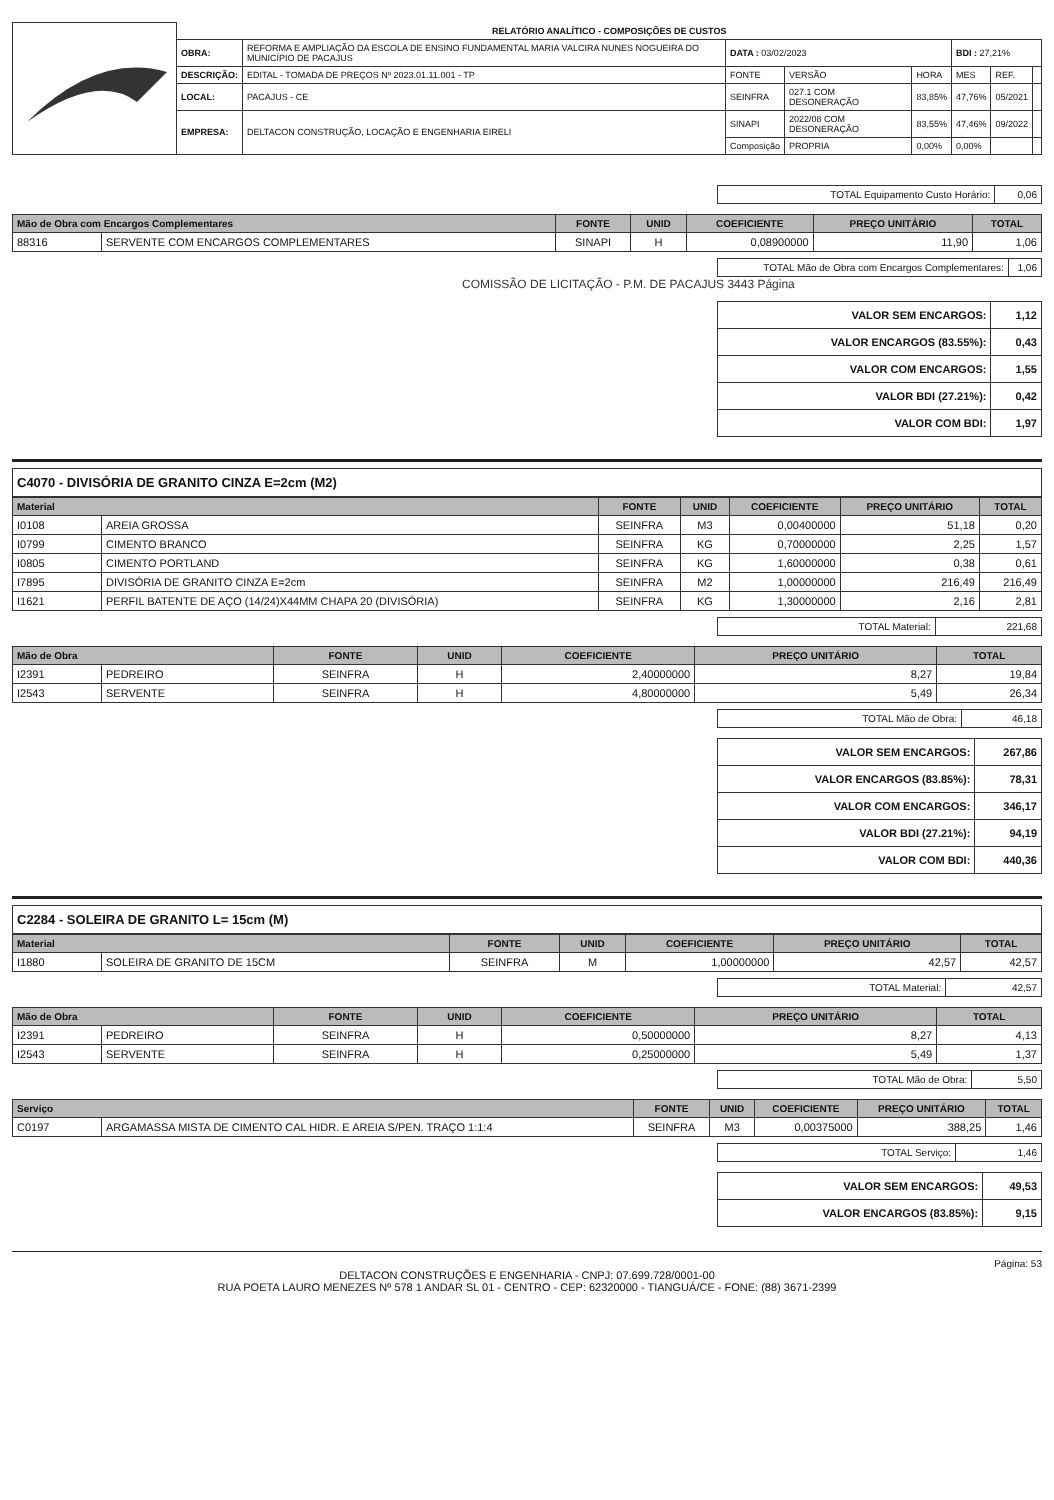| | RELATÓRIO ANALÍTICO - COMPOSIÇÕES DE CUSTOS | | | | | | | |
| | OBRA: | REFORMA E AMPLIAÇÃO DA ESCOLA DE ENSINO FUNDAMENTAL MARIA VALCIRA NUNES NOGUEIRA DO MUNICÍPIO DE PACAJUS | DATA : 03/02/2023 | | | BDI : 27,21% | | |
| | DESCRIÇÃO: | EDITAL - TOMADA DE PREÇOS Nº 2023.01.11.001 - TP | FONTE | VERSÃO | HORA | MES | REF. | |
| | LOCAL: | PACAJUS - CE | SEINFRA | 027.1 COM DESONERAÇÃO | 83,85% | 47,76% | 05/2021 | |
| | EMPRESA: | DELTACON CONSTRUÇÃO, LOCAÇÃO E ENGENHARIA EIRELI | SINAPI | 2022/08 COM DESONERAÇÃO | 83,55% | 47,46% | 09/2022 | |
| | | | Composição | PROPRIA | 0,00% | 0,00% | | |
| TOTAL Equipamento Custo Horário: | 0,06 |
| Mão de Obra com Encargos Complementares | | FONTE | UNID | COEFICIENTE | PREÇO UNITÁRIO | TOTAL |
| --- | --- | --- | --- | --- | --- | --- |
| 88316 | SERVENTE COM ENCARGOS COMPLEMENTARES | SINAPI | H | 0,08900000 | 11,90 | 1,06 |
| TOTAL Mão de Obra com Encargos Complementares: | 1,06 |
COMISSÃO DE LICITAÇÃO - P.M. DE PACAJUS 3443 Página
| VALOR SEM ENCARGOS: | 1,12 |
| VALOR ENCARGOS (83.55%): | 0,43 |
| VALOR COM ENCARGOS: | 1,55 |
| VALOR BDI (27.21%): | 0,42 |
| VALOR COM BDI: | 1,97 |
C4070 - DIVISÓRIA DE GRANITO CINZA E=2cm (M2)
| Material | | FONTE | UNID | COEFICIENTE | PREÇO UNITÁRIO | TOTAL |
| --- | --- | --- | --- | --- | --- | --- |
| I0108 | AREIA GROSSA | SEINFRA | M3 | 0,00400000 | 51,18 | 0,20 |
| I0799 | CIMENTO BRANCO | SEINFRA | KG | 0,70000000 | 2,25 | 1,57 |
| I0805 | CIMENTO PORTLAND | SEINFRA | KG | 1,60000000 | 0,38 | 0,61 |
| I7895 | DIVISÓRIA DE GRANITO CINZA E=2cm | SEINFRA | M2 | 1,00000000 | 216,49 | 216,49 |
| I1621 | PERFIL BATENTE DE AÇO (14/24)X44MM CHAPA 20 (DIVISÓRIA) | SEINFRA | KG | 1,30000000 | 2,16 | 2,81 |
| TOTAL Material: | 221,68 |
| Mão de Obra | | FONTE | UNID | COEFICIENTE | PREÇO UNITÁRIO | TOTAL |
| --- | --- | --- | --- | --- | --- | --- |
| I2391 | PEDREIRO | SEINFRA | H | 2,40000000 | 8,27 | 19,84 |
| I2543 | SERVENTE | SEINFRA | H | 4,80000000 | 5,49 | 26,34 |
| TOTAL Mão de Obra: | 46,18 |
| VALOR SEM ENCARGOS: | 267,86 |
| VALOR ENCARGOS (83.85%): | 78,31 |
| VALOR COM ENCARGOS: | 346,17 |
| VALOR BDI (27.21%): | 94,19 |
| VALOR COM BDI: | 440,36 |
C2284 - SOLEIRA DE GRANITO L= 15cm (M)
| Material | | FONTE | UNID | COEFICIENTE | PREÇO UNITÁRIO | TOTAL |
| --- | --- | --- | --- | --- | --- | --- |
| I1880 | SOLEIRA DE GRANITO DE 15CM | SEINFRA | M | 1,00000000 | 42,57 | 42,57 |
| TOTAL Material: | 42,57 |
| Mão de Obra | | FONTE | UNID | COEFICIENTE | PREÇO UNITÁRIO | TOTAL |
| --- | --- | --- | --- | --- | --- | --- |
| I2391 | PEDREIRO | SEINFRA | H | 0,50000000 | 8,27 | 4,13 |
| I2543 | SERVENTE | SEINFRA | H | 0,25000000 | 5,49 | 1,37 |
| TOTAL Mão de Obra: | 5,50 |
| Serviço | | FONTE | UNID | COEFICIENTE | PREÇO UNITÁRIO | TOTAL |
| --- | --- | --- | --- | --- | --- | --- |
| C0197 | ARGAMASSA MISTA DE CIMENTO CAL HIDR. E AREIA S/PEN. TRAÇO 1:1:4 | SEINFRA | M3 | 0,00375000 | 388,25 | 1,46 |
| TOTAL Serviço: | 1,46 |
| VALOR SEM ENCARGOS: | 49,53 |
| VALOR ENCARGOS (83.85%): | 9,15 |
Página: 53
DELTACON CONSTRUÇÕES E ENGENHARIA - CNPJ: 07.699.728/0001-00
RUA POETA LAURO MENEZES Nº 578 1 ANDAR SL 01 - CENTRO - CEP: 62320000 - TIANGUÁ/CE - FONE: (88) 3671-2399